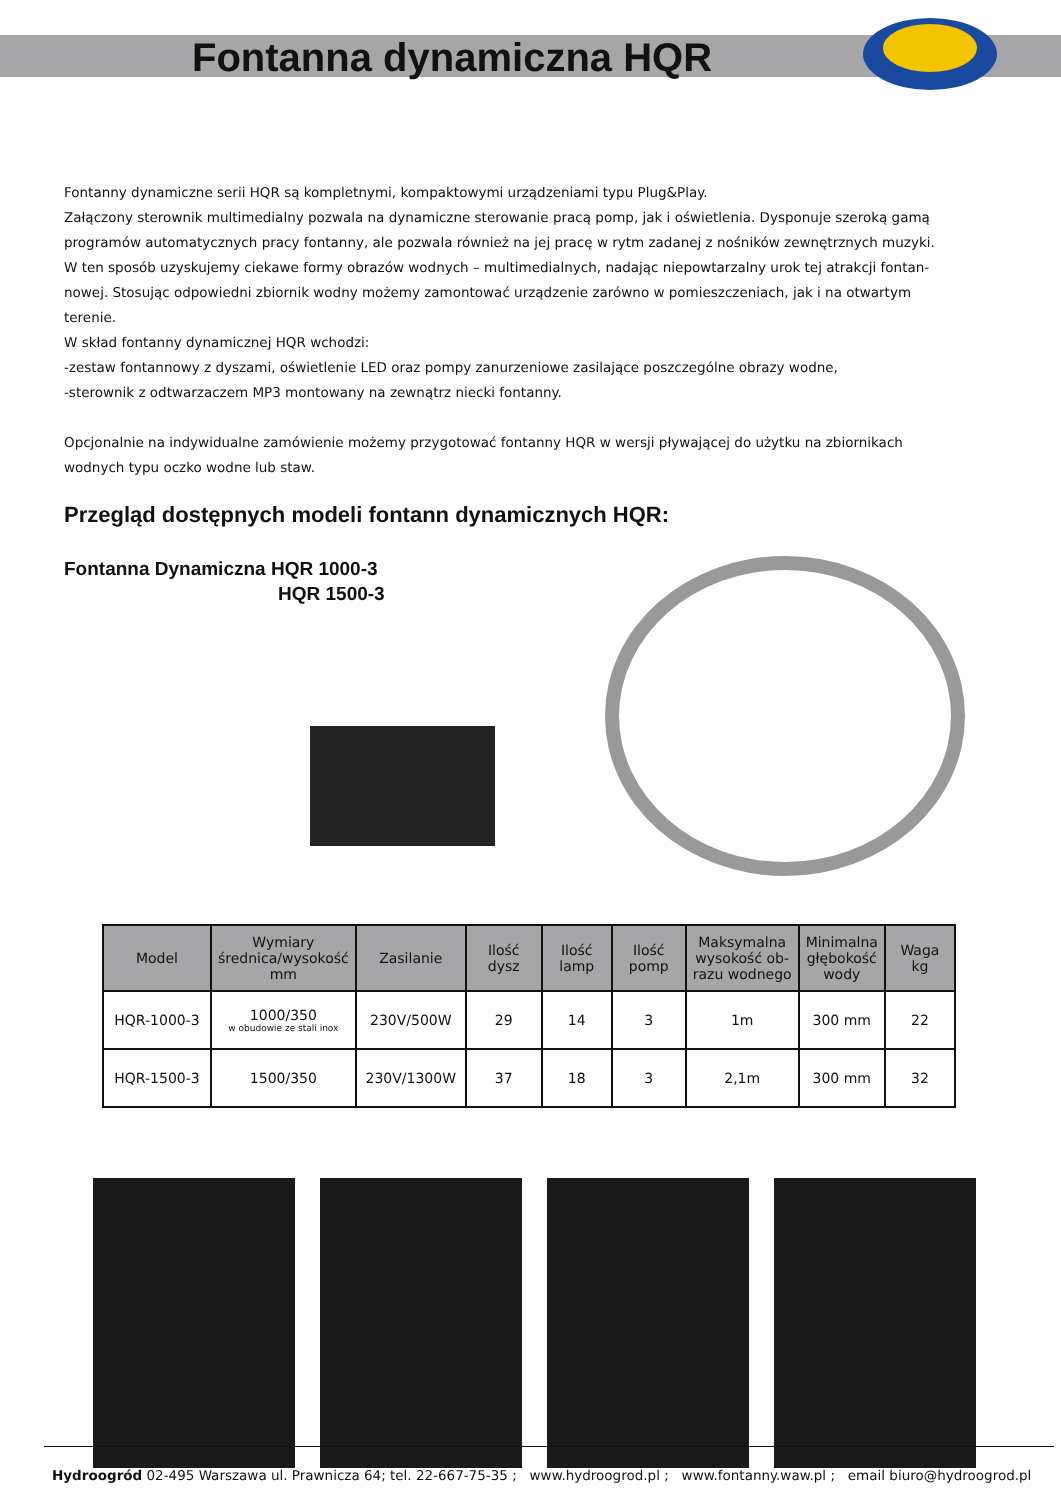Fontanna dynamiczna HQR
Fontanny dynamiczne serii HQR są kompletnymi, kompaktowymi urządzeniami typu Plug&Play.
Załączony sterownik multimedialny pozwala na dynamiczne sterowanie pracą pomp, jak i oświetlenia. Dysponuje szeroką gamą programów automatycznych pracy fontanny, ale pozwala również na jej pracę w rytm zadanej z nośników zewnętrznych muzyki. W ten sposób uzyskujemy ciekawe formy obrazów wodnych – multimedialnych, nadając niepowtarzalny urok tej atrakcji fontan-nowej. Stosując odpowiedni zbiornik wodny możemy zamontować urządzenie zarówno w pomieszczeniach, jak i na otwartym terenie.
W skład fontanny dynamicznej HQR wchodzi:
-zestaw fontannowy z dyszami, oświetlenie LED oraz pompy zanurzeniowe zasilające poszczególne obrazy wodne,
-sterownik z odtwarzaczem MP3 montowany na zewnątrz niecki fontanny.
Opcjonalnie na indywidualne zamówienie możemy przygotować fontanny HQR w wersji pływającej do użytku na zbiornikach wodnych typu oczko wodne lub staw.
Przegląd dostępnych modeli fontann dynamicznych HQR:
Fontanna Dynamiczna HQR 1000-3
HQR 1500-3
| Model | Wymiary średnica/wysokość mm | Zasilanie | Ilość dysz | Ilość lamp | Ilość pomp | Maksymalna wysokość ob- razu wodnego | Minimalna głębokość wody | Waga kg |
| --- | --- | --- | --- | --- | --- | --- | --- | --- |
| HQR-1000-3 | 1000/350 w obudowie ze stali inox | 230V/500W | 29 | 14 | 3 | 1m | 300 mm | 22 |
| HQR-1500-3 | 1500/350 | 230V/1300W | 37 | 18 | 3 | 2,1m | 300 mm | 32 |
Hydroogród 02-495 Warszawa ul. Prawnicza 64; tel. 22-667-75-35 ; www.hydroogrod.pl ; www.fontanny.waw.pl ; email biuro@hydroogrod.pl